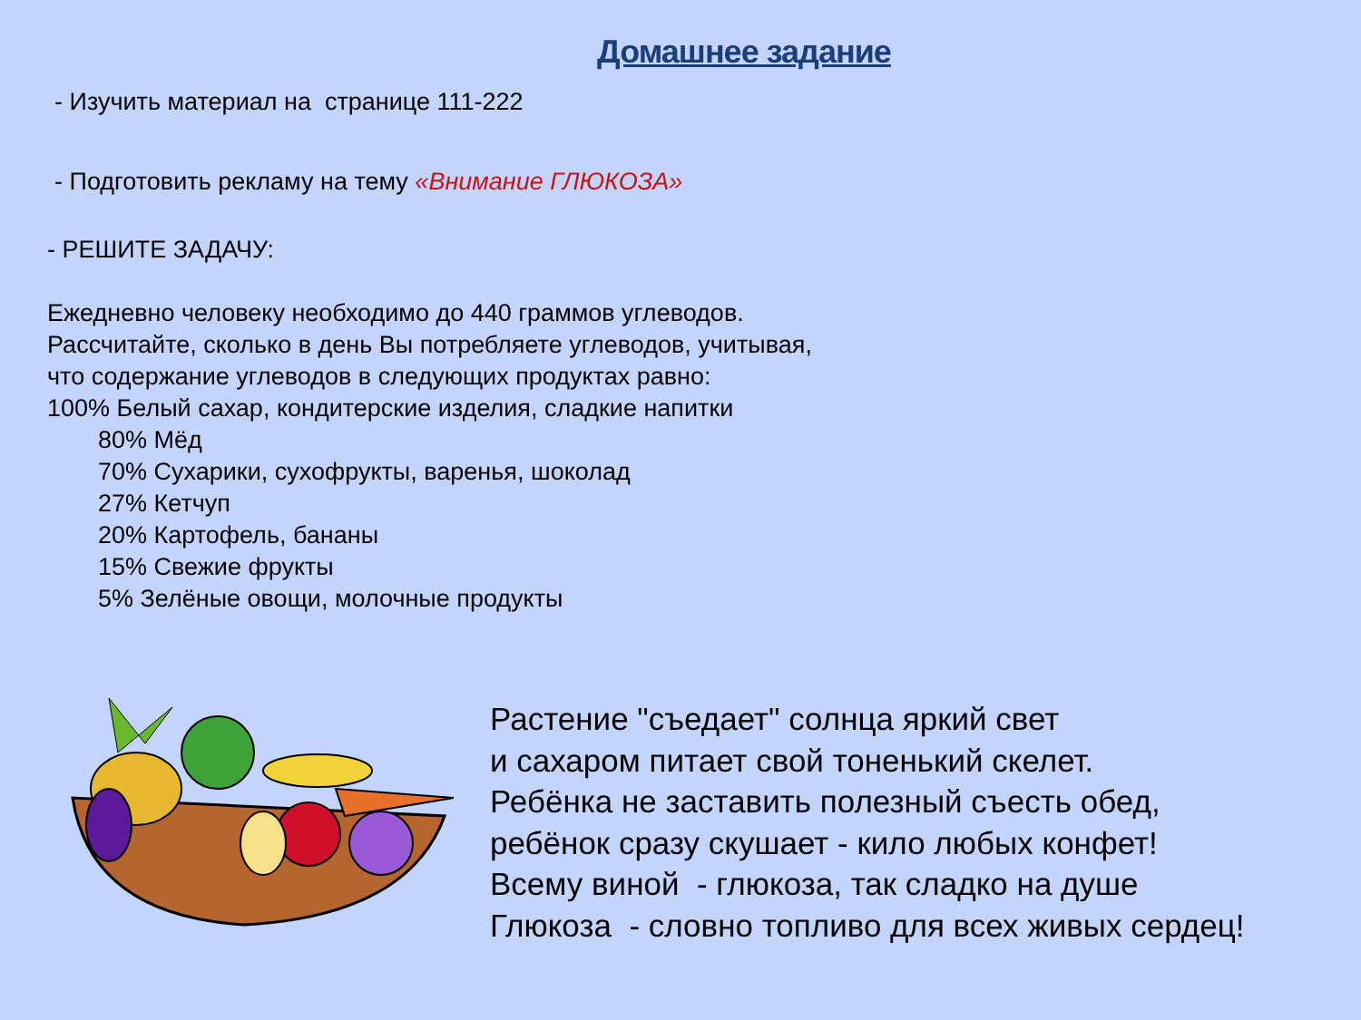Домашнее задание
- Изучить материал на странице 111-222
- Подготовить рекламу на тему «Внимание ГЛЮКОЗА»
- РЕШИТЕ ЗАДАЧУ:
Ежедневно человеку необходимо до 440 граммов углеводов.
Рассчитайте, сколько в день Вы потребляете углеводов, учитывая,
что содержание углеводов в следующих продуктах равно:
100% Белый сахар, кондитерские изделия, сладкие напитки
80% Мёд
70% Сухарики, сухофрукты, варенья, шоколад
27% Кетчуп
20% Картофель, бананы
15% Свежие фрукты
5% Зелёные овощи, молочные продукты
Растение "съедает" солнца яркий свет
и сахаром питает свой тоненький скелет.
Ребёнка не заставить полезный съесть обед,
ребёнок сразу скушает - кило любых конфет!
Всему виной - глюкоза, так сладко на душе
Глюкоза - словно топливо для всех живых сердец!